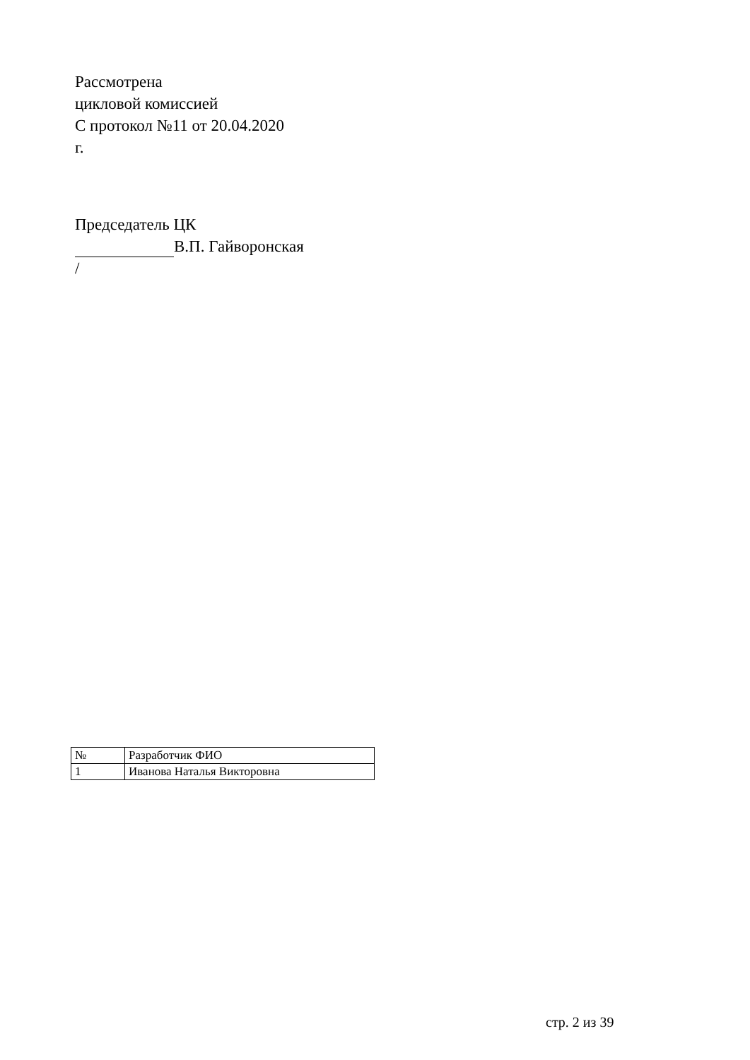Рассмотрена
цикловой комиссией
С протокол №11 от 20.04.2020
г.
Председатель ЦК
В.П. Гайворонская
/
| № | Разработчик ФИО |
| 1 | Иванова Наталья Викторовна |
стр. 2 из 39